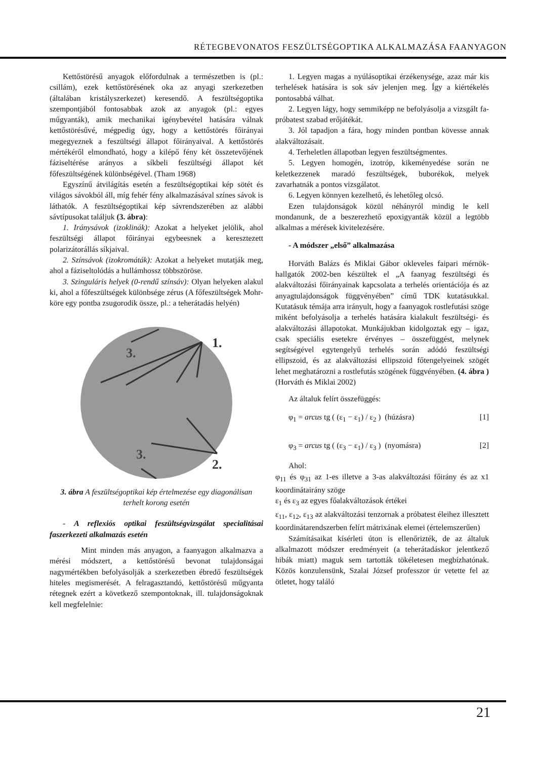RÉTEGBEVONATOS FESZÜLTSÉGOPTIKA ALKALMAZÁSA FAANYAGON
Kettőstörésű anyagok előfordulnak a természetben is (pl.: csillám), ezek kettőstörésének oka az anyagi szerkezetben (általában kristályszerkezet) keresendő. A feszültségoptika szempontjából fontosabbak azok az anyagok (pl.: egyes műgyanták), amik mechanikai igénybevétel hatására válnak kettőstörésűvé, mégpedig úgy, hogy a kettőstörés főirányai megegyeznek a feszültségi állapot főirányaival. A kettőstörés mértékéről elmondható, hogy a kilépő fény két összetevőjének fáziseltérése arányos a síkbeli feszültségi állapot két főfeszültségének különbségével. (Tham 1968)
Egyszínű átvilágítás esetén a feszültségoptikai kép sötét és világos sávokból áll, míg fehér fény alkalmazásával színes sávok is láthatók. A feszültségoptikai kép sávrendszerében az alábbi sávtípusokat találjuk (3. ábra):
1. Iránysávok (izoklinák): Azokat a helyeket jelölik, ahol feszültségi állapot főirányai egybeesnek a keresztezett polarizátorállás síkjaival.
2. Színsávok (izokromáták): Azokat a helyeket mutatják meg, ahol a fáziseltolódás a hullámhossz többszöröse.
3. Szinguláris helyek (0-rendű színsáv): Olyan helyeken alakul ki, ahol a főfeszültségek különbsége zérus (A főfeszültségek Mohr-köre egy pontba zsugorodik össze, pl.: a teherátadás helyén)
1.
2.
3.
3.
3. ábra A feszültségoptikai kép értelmezése egy diagonálisan terhelt korong esetén
- A reflexiós optikai feszültségvizsgálat specialitásai faszerkezeti alkalmazás esetén
Mint minden más anyagon, a faanyagon alkalmazva a mérési módszert, a kettőstörésű bevonat tulajdonságai nagymértékben befolyásolják a szerkezetben ébredő feszültségek hiteles megismerését. A felragasztandó, kettőstörésű műgyanta rétegnek ezért a következő szempontoknak, ill. tulajdonságoknak kell megfelelnie:
1. Legyen magas a nyúlásoptikai érzékenysége, azaz már kis terhelések hatására is sok sáv jelenjen meg. Így a kiértékelés pontosabbá válhat.
2. Legyen lágy, hogy semmiképp ne befolyásolja a vizsgált fa-próbatest szabad erőjátékát.
3. Jól tapadjon a fára, hogy minden pontban kövesse annak alakváltozásait.
4. Terheletlen állapotban legyen feszültségmentes.
5. Legyen homogén, izotróp, kikeményedése során ne keletkezzenek maradó feszültségek, buborékok, melyek zavarhatnák a pontos vizsgálatot.
6. Legyen könnyen kezelhető, és lehetőleg olcsó.
Ezen tulajdonságok közül néhányról mindig le kell mondanunk, de a beszerezhető epoxigyanták közül a legtöbb alkalmas a mérések kivitelezésére.
- A módszer „első” alkalmazása
Horváth Balázs és Miklai Gábor okleveles faipari mérnök-hallgatók 2002-ben készültek el „A faanyag feszültségi és alakváltozási főirányainak kapcsolata a terhelés orientációja és az anyagtulajdonságok függvényében” című TDK kutatásukkal. Kutatásuk témája arra irányult, hogy a faanyagok rostlefutási szöge miként befolyásolja a terhelés hatására kialakult feszültségi- és alakváltozási állapotokat. Munkájukban kidolgoztak egy – igaz, csak speciális esetekre érvényes – összefüggést, melynek segítségével egytengelyű terhelés során adódó feszültségi ellipszoid, és az alakváltozási ellipszoid főtengelyeinek szögét lehet meghatározni a rostlefutás szögének függvényében. (4. ábra ) (Horváth és Miklai 2002)
Az általuk felírt összefüggés:
φ<sub>1</sub> = arcus tg ( (ε<sub>1</sub> − ε<sub>1</sub>) / ε<sub>2</sub> ) (húzásra) [1]
φ<sub>3</sub> = arcus tg ( (ε<sub>3</sub> − ε<sub>1</sub>) / ε<sub>3</sub> ) (nyomásra) [2]
Ahol:
φ<sub>11</sub> és φ<sub>31</sub> az 1-es illetve a 3-as alakváltozási főirány és az x1 koordinátairány szöge
ε<sub>1</sub> és ε<sub>3</sub> az egyes főalakváltozások értékei
ε<sub>11</sub>, ε<sub>12</sub>, ε<sub>13</sub> az alakváltozási tenzornak a próbatest éleihez illesztett koordinátarendszerben felírt mátrixának elemei (értelemszerűen)
Számításaikat kísérleti úton is ellenőrizték, de az általuk alkalmazott módszer eredményeit (a teherátadáskor jelentkező hibák miatt) maguk sem tartották tökéletesen megbízhatónak. Közös konzulensünk, Szalai József professzor úr vetette fel az ötletet, hogy találó
21